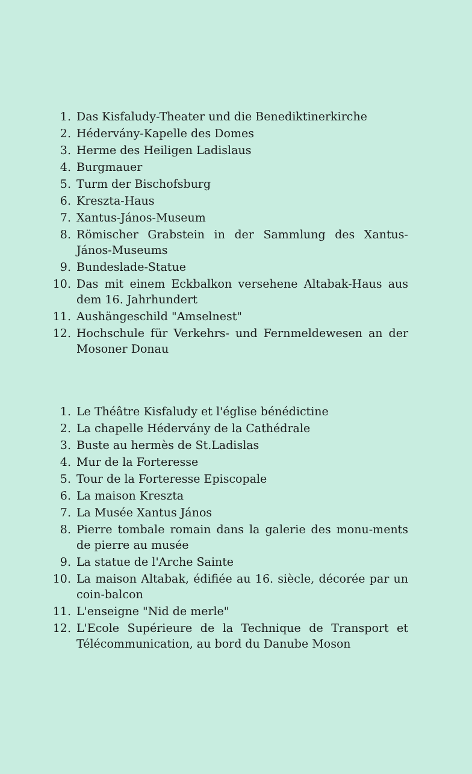1. Das Kisfaludy-Theater und die Benediktinerkirche
2. Hédervány-Kapelle des Domes
3. Herme des Heiligen Ladislaus
4. Burgmauer
5. Turm der Bischofsburg
6. Kreszta-Haus
7. Xantus-János-Museum
8. Römischer Grabstein in der Sammlung des Xantus-János-Museums
9. Bundeslade-Statue
10. Das mit einem Eckbalkon versehene Altabak-Haus aus dem 16. Jahrhundert
11. Aushängeschild "Amselnest"
12. Hochschule für Verkehrs- und Fernmeldewesen an der Mosoner Donau
1. Le Théâtre Kisfaludy et l'église bénédictine
2. La chapelle Hédervány de la Cathédrale
3. Buste au hermès de St.Ladislas
4. Mur de la Forteresse
5. Tour de la Forteresse Episcopale
6. La maison Kreszta
7. La Musée Xantus János
8. Pierre tombale romain dans la galerie des monu-ments de pierre au musée
9. La statue de l'Arche Sainte
10. La maison Altabak, édifiée au 16. siècle, décorée par un coin-balcon
11. L'enseigne "Nid de merle"
12. L'Ecole Supérieure de la Technique de Transport et Télécommunication, au bord du Danube Moson